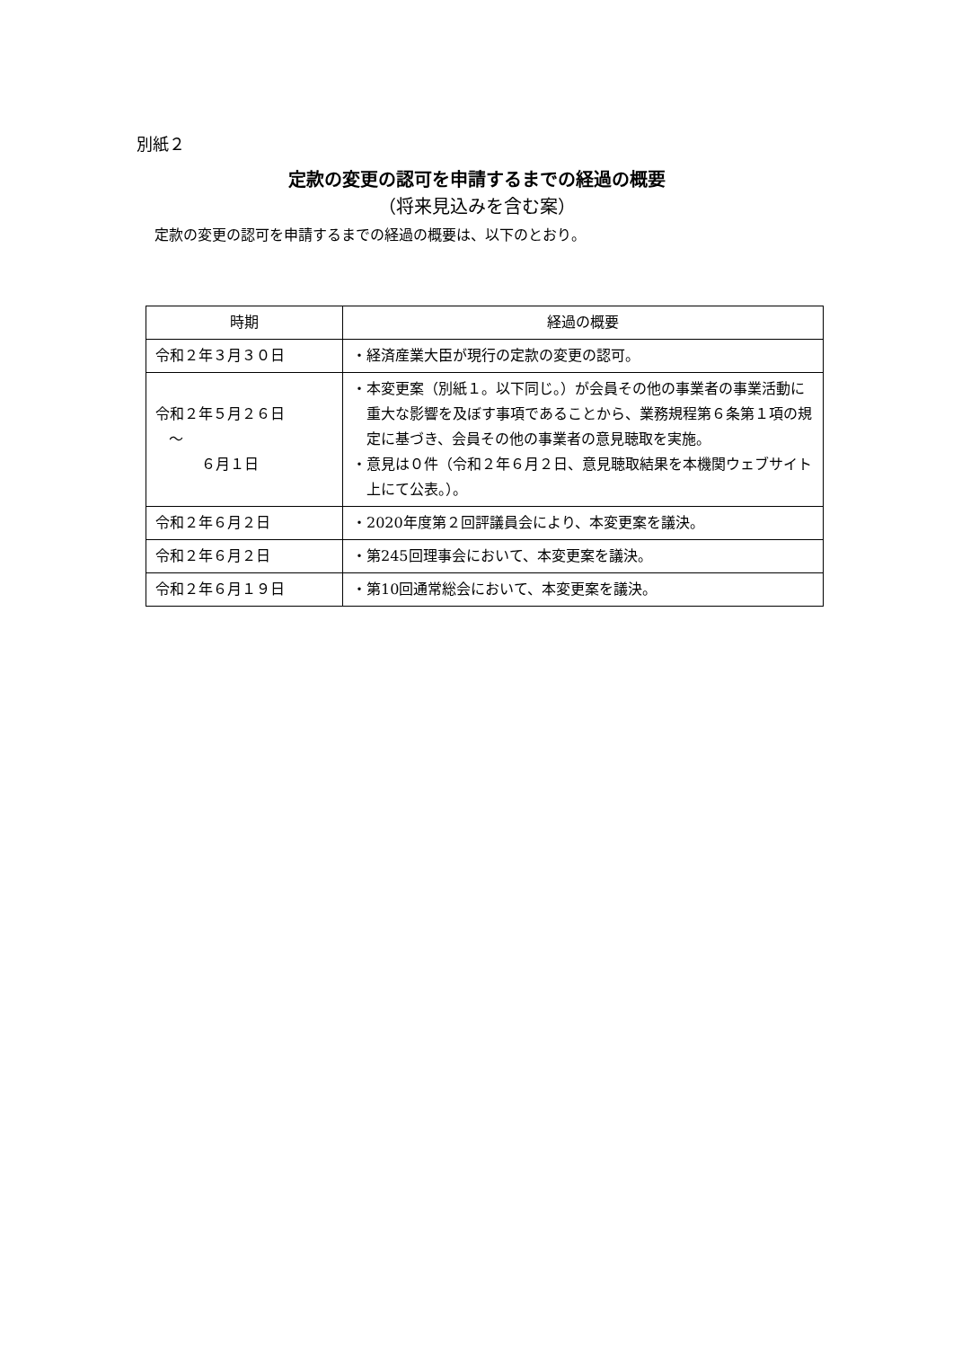別紙２
定款の変更の認可を申請するまでの経過の概要
（将来見込みを含む案）
定款の変更の認可を申請するまでの経過の概要は、以下のとおり。
| 時期 | 経過の概要 |
| --- | --- |
| 令和２年３月３０日 | ・経済産業大臣が現行の定款の変更の認可。 |
| 令和２年５月２６日 ～ ６月１日 | ・本変更案（別紙１。以下同じ。）が会員その他の事業者の事業活動に重大な影響を及ぼす事項であることから、業務規程第６条第１項の規定に基づき、会員その他の事業者の意見聴取を実施。 ・意見は０件（令和２年６月２日、意見聴取結果を本機関ウェブサイト上にて公表。）。 |
| 令和２年６月２日 | ・2020年度第２回評議員会により、本変更案を議決。 |
| 令和２年６月２日 | ・第245回理事会において、本変更案を議決。 |
| 令和２年６月１９日 | ・第10回通常総会において、本変更案を議決。 |